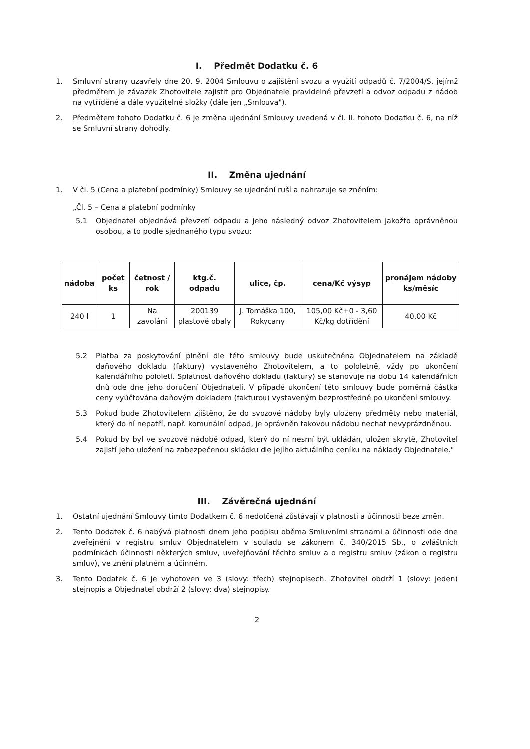I. Předmět Dodatku č. 6
1. Smluvní strany uzavřely dne 20. 9. 2004 Smlouvu o zajištění svozu a využití odpadů č. 7/2004/S, jejímž předmětem je závazek Zhotovitele zajistit pro Objednatele pravidelné převzetí a odvoz odpadu z nádob na vytříděné a dále využitelné složky (dále jen „Smlouva").
2. Předmětem tohoto Dodatku č. 6 je změna ujednání Smlouvy uvedená v čl. II. tohoto Dodatku č. 6, na níž se Smluvní strany dohodly.
II. Změna ujednání
1. V čl. 5 (Cena a platební podmínky) Smlouvy se ujednání ruší a nahrazuje se zněním:
„Čl. 5 – Cena a platební podmínky
5.1 Objednatel objednává převzetí odpadu a jeho následný odvoz Zhotovitelem jakožto oprávněnou osobou, a to podle sjednaného typu svozu:
| nádoba | počet ks | četnost / rok | ktg.č. odpadu | ulice, čp. | cena/Kč výsyp | pronájem nádoby ks/měsíc |
| --- | --- | --- | --- | --- | --- | --- |
| 240 l | 1 | Na zavolání | 200139 plastové obaly | J. Tomáška 100, Rokycany | 105,00 Kč+0 - 3,60 Kč/kg dotřídění | 40,00 Kč |
5.2 Platba za poskytování plnění dle této smlouvy bude uskutečněna Objednatelem na základě daňového dokladu (faktury) vystaveného Zhotovitelem, a to pololetně, vždy po ukončení kalendářního pololetí. Splatnost daňového dokladu (faktury) se stanovuje na dobu 14 kalendářních dnů ode dne jeho doručení Objednateli. V případě ukončení této smlouvy bude poměrná částka ceny vyúčtována daňovým dokladem (fakturou) vystaveným bezprostředně po ukončení smlouvy.
5.3 Pokud bude Zhotovitelem zjištěno, že do svozové nádoby byly uloženy předměty nebo materiál, který do ní nepatří, např. komunální odpad, je oprávněn takovou nádobu nechat nevyprázdněnou.
5.4 Pokud by byl ve svozové nádobě odpad, který do ní nesmí být ukládán, uložen skrytě, Zhotovitel zajistí jeho uložení na zabezpečenou skládku dle jejího aktuálního ceníku na náklady Objednatele."
III. Závěrečná ujednání
1. Ostatní ujednání Smlouvy tímto Dodatkem č. 6 nedotčená zůstávají v platnosti a účinnosti beze změn.
2. Tento Dodatek č. 6 nabývá platnosti dnem jeho podpisu oběma Smluvními stranami a účinnosti ode dne zveřejnění v registru smluv Objednatelem v souladu se zákonem č. 340/2015 Sb., o zvláštních podmínkách účinnosti některých smluv, uveřejňování těchto smluv a o registru smluv (zákon o registru smluv), ve znění platném a účinném.
3. Tento Dodatek č. 6 je vyhotoven ve 3 (slovy: třech) stejnopisech. Zhotovitel obdrží 1 (slovy: jeden) stejnopis a Objednatel obdrží 2 (slovy: dva) stejnopisy.
2